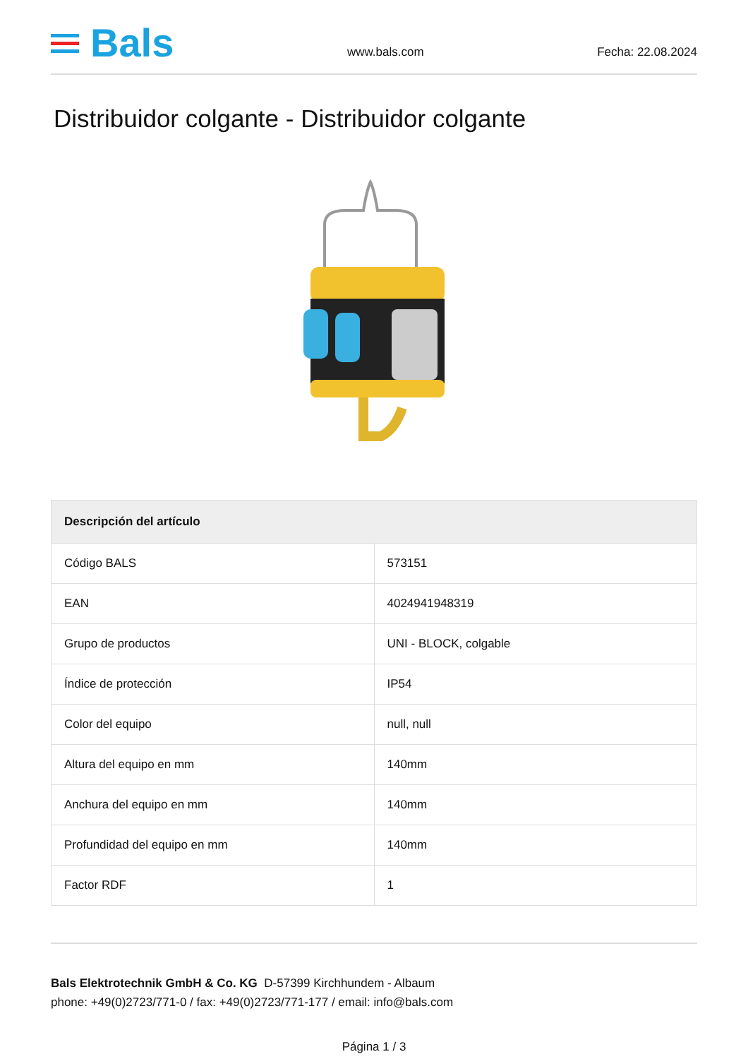Bals
www.bals.com Fecha: 22.08.2024
Distribuidor colgante - Distribuidor colgante
| Descripción del artículo | |
| --- | --- |
| Código BALS | 573151 |
| EAN | 4024941948319 |
| Grupo de productos | UNI - BLOCK, colgable |
| Índice de protección | IP54 |
| Color del equipo | null, null |
| Altura del equipo en mm | 140mm |
| Anchura del equipo en mm | 140mm |
| Profundidad del equipo en mm | 140mm |
| Factor RDF | 1 |
Bals Elektrotechnik GmbH & Co. KG D-57399 Kirchhundem - Albaum
phone: +49(0)2723/771-0 / fax: +49(0)2723/771-177 / email: info@bals.com
Página 1 / 3